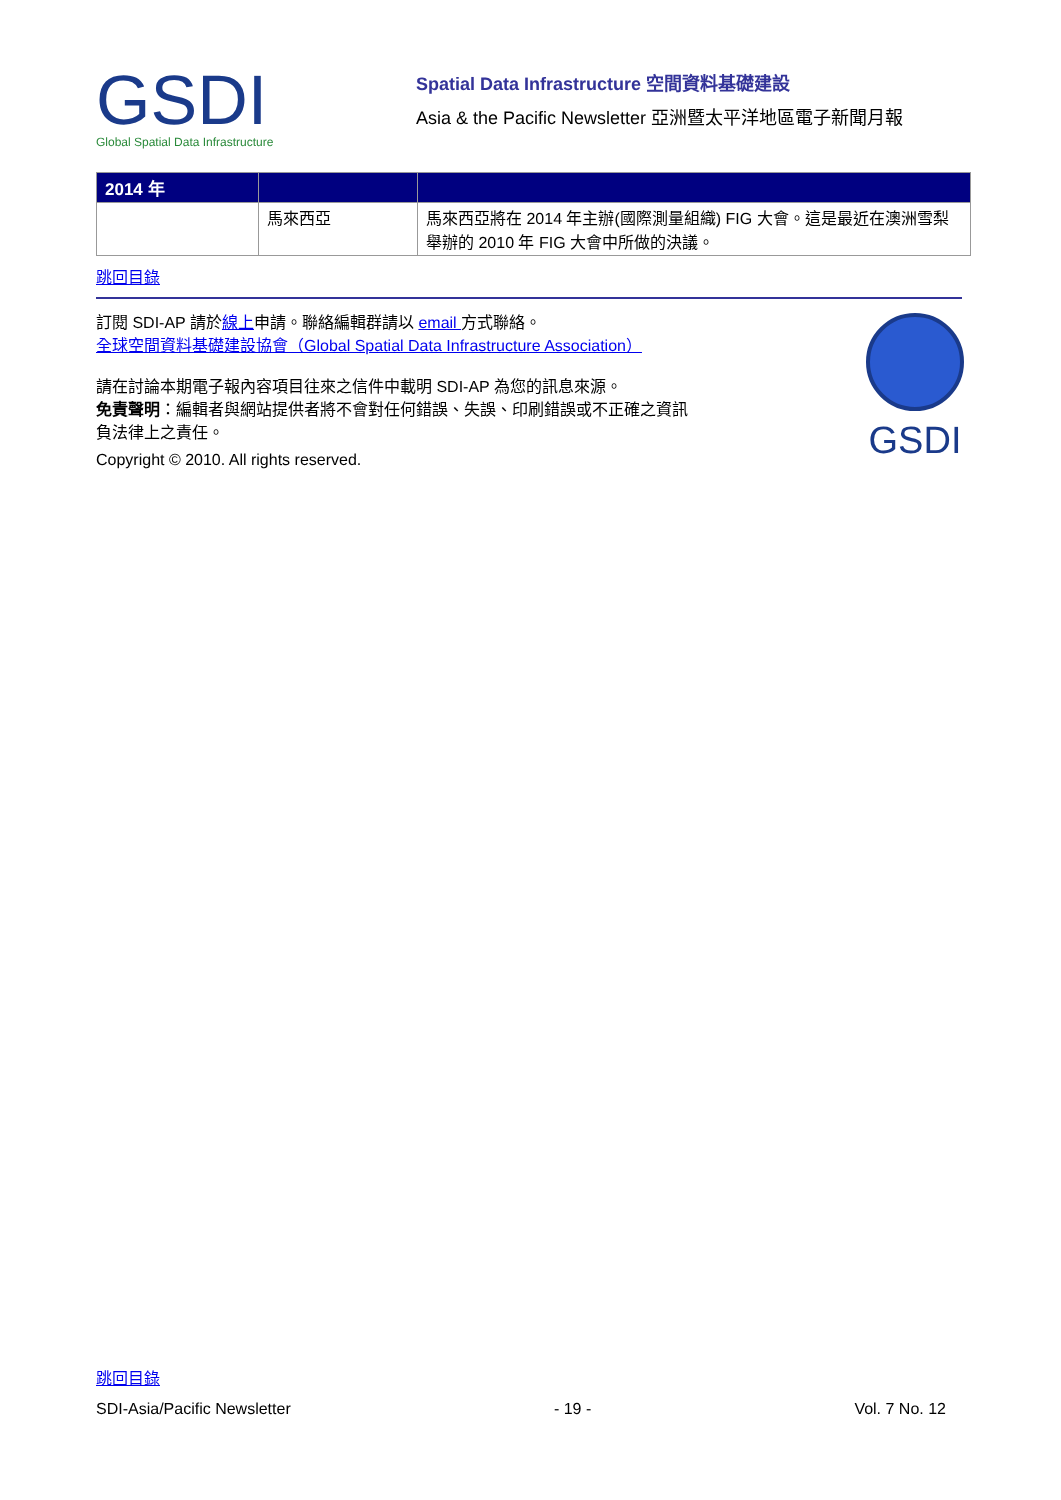GSDI
Global Spatial Data Infrastructure
Spatial Data Infrastructure 空間資料基礎建設
Asia & the Pacific Newsletter 亞洲暨太平洋地區電子新聞月報
| 2014 年 | | |
| --- | --- | --- |
| | 馬來西亞 | 馬來西亞將在 2014 年主辦(國際測量組織) FIG 大會。這是最近在澳洲雪梨舉辦的 2010 年 FIG 大會中所做的決議。 |
跳回目錄
訂閱 SDI-AP 請於線上申請。聯絡編輯群請以 email 方式聯絡。
全球空間資料基礎建設協會（Global Spatial Data Infrastructure Association）
請在討論本期電子報內容項目往來之信件中載明 SDI-AP 為您的訊息來源。
免責聲明：編輯者與網站提供者將不會對任何錯誤、失誤、印刷錯誤或不正確之資訊
負法律上之責任。
Copyright © 2010. All rights reserved.
GSDI
跳回目錄
SDI-Asia/Pacific Newsletter - 19 - Vol. 7 No. 12